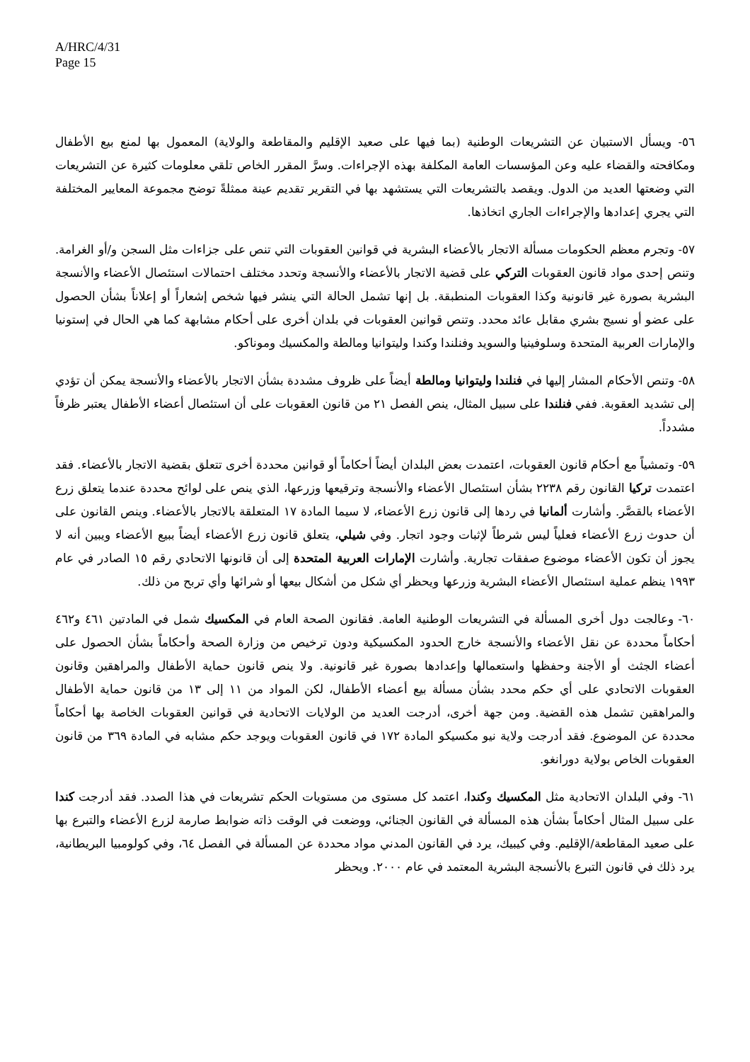A/HRC/4/31
Page 15
٥٦- ويسأل الاستبيان عن التشريعات الوطنية (بما فيها على صعيد الإقليم والمقاطعة والولاية) المعمول بها لمنع بيع الأطفال ومكافحته والقضاء عليه وعن المؤسسات العامة المكلفة بهذه الإجراءات. وسرَّ المقرر الخاص تلقي معلومات كثيرة عن التشريعات التي وضعتها العديد من الدول. ويقصد بالتشريعات التي يستشهد بها في التقرير تقديم عينة ممثلةً توضح مجموعة المعايير المختلفة التي يجري إعدادها والإجراءات الجاري اتخاذها.
٥٧- وتجرم معظم الحكومات مسألة الاتجار بالأعضاء البشرية في قوانين العقوبات التي تنص على جزاءات مثل السجن و/أو الغرامة. وتنص إحدى مواد قانون العقوبات التركي على قضية الاتجار بالأعضاء والأنسجة وتحدد مختلف احتمالات استئصال الأعضاء والأنسجة البشرية بصورة غير قانونية وكذا العقوبات المنطبقة. بل إنها تشمل الحالة التي ينشر فيها شخص إشعاراً أو إعلاناً بشأن الحصول على عضو أو نسيج بشري مقابل عائد محدد. وتنص قوانين العقوبات في بلدان أخرى على أحكام مشابهة كما هي الحال في إستونيا والإمارات العربية المتحدة وسلوفينيا والسويد وفنلندا وكندا وليتوانيا ومالطة والمكسيك وموناكو.
٥٨- وتنص الأحكام المشار إليها في فنلندا وليتوانيا ومالطة أيضاً على ظروف مشددة بشأن الاتجار بالأعضاء والأنسجة يمكن أن تؤدي إلى تشديد العقوبة. ففي فنلندا على سبيل المثال، ينص الفصل ٢١ من قانون العقوبات على أن استئصال أعضاء الأطفال يعتبر ظرفاً مشدداً.
٥٩- وتمشياً مع أحكام قانون العقوبات، اعتمدت بعض البلدان أيضاً أحكاماً أو قوانين محددة أخرى تتعلق بقضية الاتجار بالأعضاء. فقد اعتمدت تركيا القانون رقم ٢٢٣٨ بشأن استئصال الأعضاء والأنسجة وترقيعها وزرعها، الذي ينص على لوائح محددة عندما يتعلق زرع الأعضاء بالقصَّر. وأشارت ألمانيا في ردها إلى قانون زرع الأعضاء، لا سيما المادة ١٧ المتعلقة بالاتجار بالأعضاء. وينص القانون على أن حدوث زرع الأعضاء فعلياً ليس شرطاً لإثبات وجود اتجار. وفي شيلي، يتعلق قانون زرع الأعضاء أيضاً ببيع الأعضاء ويبين أنه لا يجوز أن تكون الأعضاء موضوع صفقات تجارية. وأشارت الإمارات العربية المتحدة إلى أن قانونها الاتحادي رقم ١٥ الصادر في عام ١٩٩٣ ينظم عملية استئصال الأعضاء البشرية وزرعها ويحظر أي شكل من أشكال بيعها أو شرائها وأي تربح من ذلك.
٦٠- وعالجت دول أخرى المسألة في التشريعات الوطنية العامة. فقانون الصحة العام في المكسيك شمل في المادتين ٤٦١ و٤٦٢ أحكاماً محددة عن نقل الأعضاء والأنسجة خارج الحدود المكسيكية ودون ترخيص من وزارة الصحة وأحكاماً بشأن الحصول على أعضاء الجثث أو الأجنة وحفظها واستعمالها وإعدادها بصورة غير قانونية. ولا ينص قانون حماية الأطفال والمراهقين وقانون العقوبات الاتحادي على أي حكم محدد بشأن مسألة بيع أعضاء الأطفال، لكن المواد من ١١ إلى ١٣ من قانون حماية الأطفال والمراهقين تشمل هذه القضية. ومن جهة أخرى، أدرجت العديد من الولايات الاتحادية في قوانين العقوبات الخاصة بها أحكاماً محددة عن الموضوع. فقد أدرجت ولاية نيو مكسيكو المادة ١٧٢ في قانون العقوبات ويوجد حكم مشابه في المادة ٣٦٩ من قانون العقوبات الخاص بولاية دورانغو.
٦١- وفي البلدان الاتحادية مثل المكسيك وكندا، اعتمد كل مستوى من مستويات الحكم تشريعات في هذا الصدد. فقد أدرجت كندا على سبيل المثال أحكاماً بشأن هذه المسألة في القانون الجنائي، ووضعت في الوقت ذاته ضوابط صارمة لزرع الأعضاء والتبرع بها على صعيد المقاطعة/الإقليم. وفي كيبيك، يرد في القانون المدني مواد محددة عن المسألة في الفصل ٦٤، وفي كولومبيا البريطانية، يرد ذلك في قانون التبرع بالأنسجة البشرية المعتمد في عام ٢٠٠٠. ويحظر